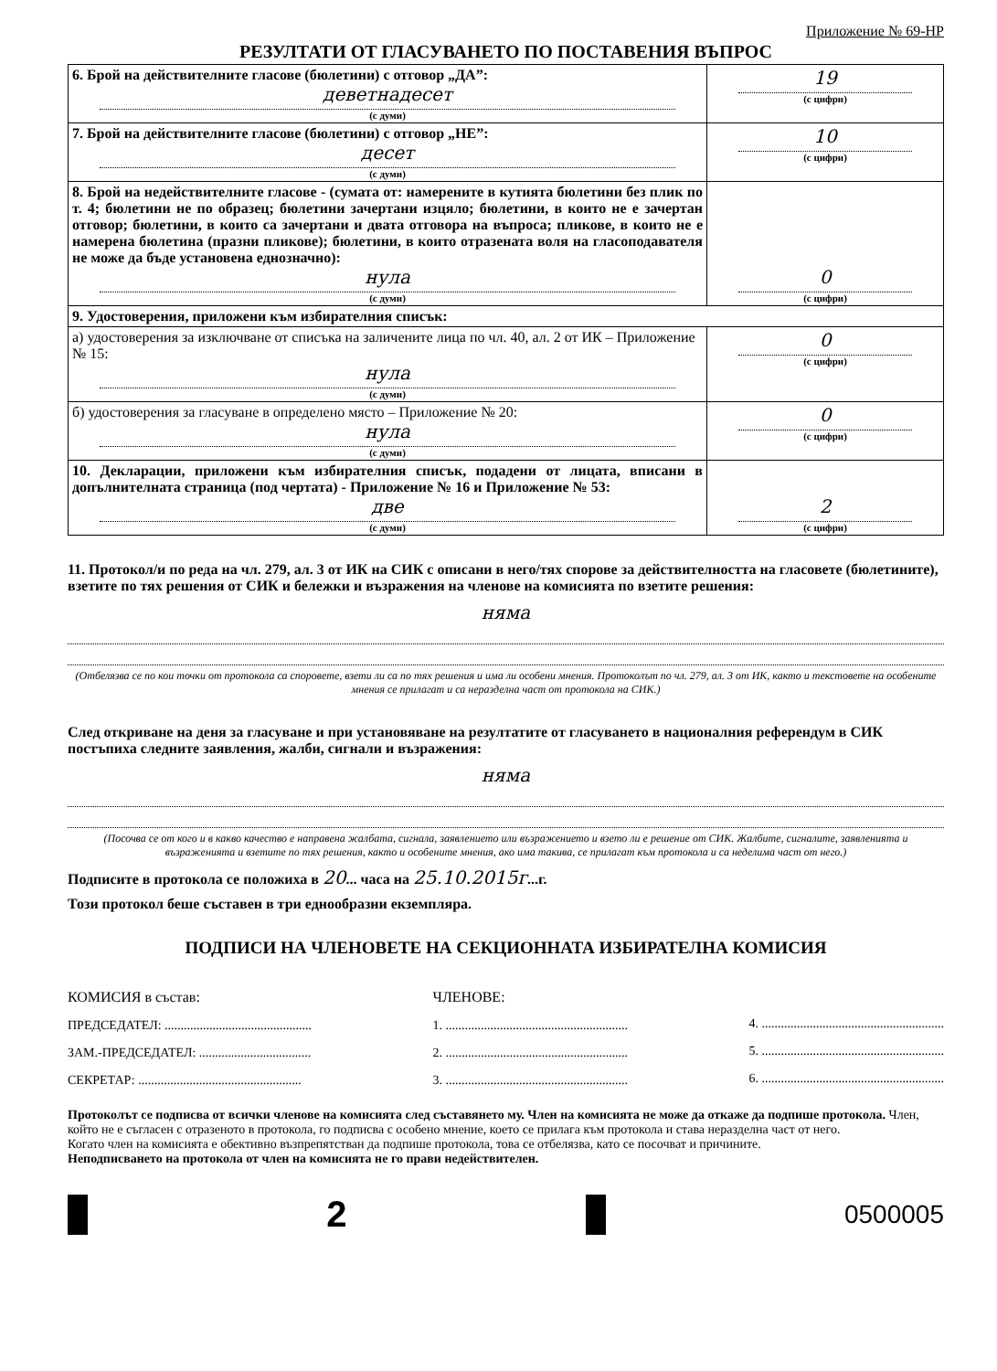Приложение № 69-НР
РЕЗУЛТАТИ ОТ ГЛАСУВАНЕТО ПО ПОСТАВЕНИЯ ВЪПРОС
| 6. Брой на действителните гласове (бюлетини) с отговор „ДА”: деветнадесет (с думи) | 19 (с цифри) |
| 7. Брой на действителните гласове (бюлетини) с отговор „НЕ”: десет (с думи) | 10 (с цифри) |
| 8. Брой на недействителните гласове - (сумата от: намерените в кутията бюлетини без плик по т. 4; бюлетини не по образец; бюлетини зачертани изцяло; бюлетини, в които не е зачертан отговор; бюлетини, в които са зачертани и двата отговора на въпроса; пликове, в които не е намерена бюлетина (празни пликове); бюлетини, в които отразената воля на гласоподавателя не може да бъде установена еднозначно): нула (с думи) | 0 (с цифри) |
| 9. Удостоверения, приложени към избирателния списък: | |
| а) удостоверения за изключване от списъка на заличените лица по чл. 40, ал. 2 от ИК – Приложение № 15: нула (с думи) | 0 (с цифри) |
| б) удостоверения за гласуване в определено място – Приложение № 20: нула (с думи) | 0 (с цифри) |
| 10. Декларации, приложени към избирателния списък, подадени от лицата, вписани в допълнителната страница (под чертата) - Приложение № 16 и Приложение № 53: две (с думи) | 2 (с цифри) |
11. Протокол/и по реда на чл. 279, ал. 3 от ИК на СИК с описани в него/тях спорове за действителността на гласовете (бюлетините), взетите по тях решения от СИК и бележки и възражения на членове на комисията по взетите решения:
няма
(Отбелязва се по кои точки от протокола са споровете, взети ли са по тях решения и има ли особени мнения. Протоколът по чл. 279, ал. 3 от ИК, както и текстовете на особените мнения се прилагат и са неразделна част от протокола на СИК.)
След откриване на деня за гласуване и при установяване на резултатите от гласуването в националния референдум в СИК постъпиха следните заявления, жалби, сигнали и възражения:
няма
(Посочва се от кого и в какво качество е направена жалбата, сигнала, заявлението или възражението и взето ли е решение от СИК. Жалбите, сигналите, заявленията и възраженията и взетите по тях решения, както и особените мнения, ако има такива, се прилагат към протокола и са неделима част от него.)
Подписите в протокола се положиха в 20... часа на 25.10.2015г...г.
Този протокол беше съставен в три еднообразни екземпляра.
ПОДПИСИ НА ЧЛЕНОВЕТЕ НА СЕКЦИОННАТА ИЗБИРАТЕЛНА КОМИСИЯ
КОМИСИЯ в състав:
ПРЕДСЕДАТЕЛ: ..............................................
ЗАМ.-ПРЕДСЕДАТЕЛ: ...................................
СЕКРЕТАР: ...................................................
ЧЛЕНОВЕ:
1. .........................................................
2. .........................................................
3. .........................................................
4. .........................................................
5. .........................................................
6. .........................................................
Протоколът се подписва от всички членове на комисията след съставянето му. Член на комисията не може да откаже да подпише протокола. Член, който не е съгласен с отразеното в протокола, го подписва с особено мнение, което се прилага към протокола и става неразделна част от него.
Когато член на комисията е обективно възпрепятстван да подпише протокола, това се отбелязва, като се посочват и причините.
Неподписването на протокола от член на комисията не го прави недействителен.
2
0500005